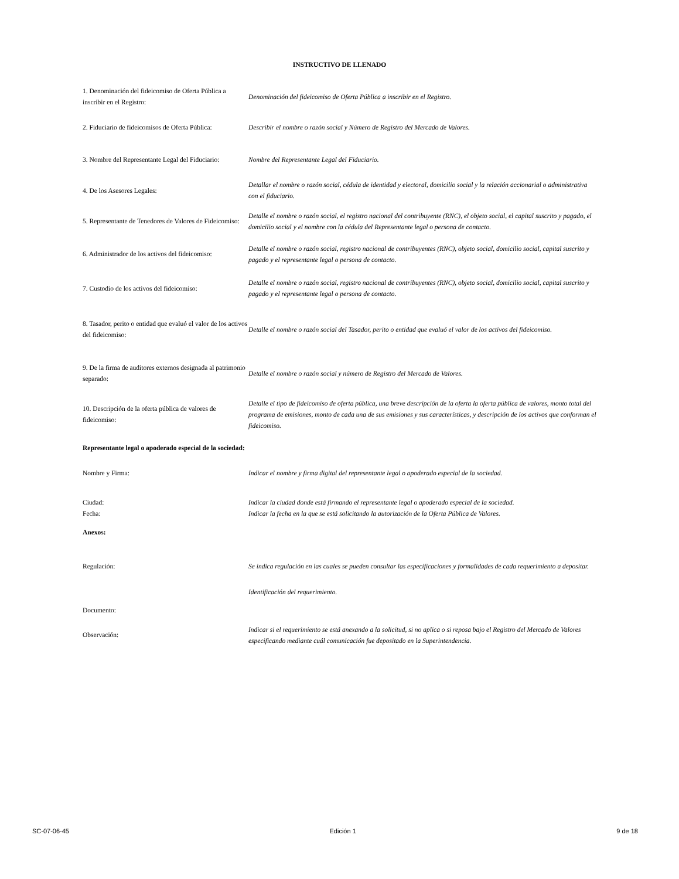INSTRUCTIVO DE LLENADO
| 1. Denominación del fideicomiso de Oferta Pública a inscribir en el Registro: | Denominación del fideicomiso de Oferta Pública a inscribir en el Registro. |
| 2. Fiduciario de fideicomisos de Oferta Pública: | Describir el nombre o razón social y Número de Registro del Mercado de Valores. |
| 3. Nombre del Representante Legal del Fiduciario: | Nombre del Representante Legal del Fiduciario. |
| 4. De los Asesores Legales: | Detallar el nombre o razón social, cédula de identidad y electoral, domicilio social y la relación accionarial o administrativa con el fiduciario. |
| 5. Representante de Tenedores de Valores de Fideicomiso: | Detalle el nombre o razón social, el registro nacional del contribuyente (RNC), el objeto social, el capital suscrito y pagado, el domicilio social y el nombre con la cédula del Representante legal o persona de contacto. |
| 6. Administrador de los activos del fideicomiso: | Detalle el nombre o razón social, registro nacional de contribuyentes (RNC), objeto social, domicilio social, capital suscrito y pagado y el representante legal o persona de contacto. |
| 7. Custodio de los activos del fideicomiso: | Detalle el nombre o razón social, registro nacional de contribuyentes (RNC), objeto social, domicilio social, capital suscrito y pagado y el representante legal o persona de contacto. |
| 8. Tasador, perito o entidad que evaluó el valor de los activos del fideicomiso: | Detalle el nombre o razón social del Tasador, perito o entidad que evaluó el valor de los activos del fideicomiso. |
| 9. De la firma de auditores externos designada al patrimonio separado: | Detalle el nombre o razón social y número de Registro del Mercado de Valores. |
| 10. Descripción de la oferta pública de valores de fideicomiso: | Detalle el tipo de fideicomiso de oferta pública, una breve descripción de la oferta la oferta pública de valores, monto total del programa de emisiones, monto de cada una de sus emisiones y sus características, y descripción de los activos que conforman el fideicomiso. |
| Representante legal o apoderado especial de la sociedad: | |
| Nombre y Firma: | Indicar el nombre y firma digital del representante legal o apoderado especial de la sociedad. |
| Ciudad: | Indicar la ciudad donde está firmando el representante legal o apoderado especial de la sociedad. |
| Fecha: | Indicar la fecha en la que se está solicitando la autorización de la Oferta Pública de Valores. |
| Anexos: | |
| Regulación: | Se indica regulación en las cuales se pueden consultar las especificaciones y formalidades de cada requerimiento a depositar. |
| Documento: | Identificación del requerimiento. |
| Observación: | Indicar si el requerimiento se está anexando a la solicitud, si no aplica o si reposa bajo el Registro del Mercado de Valores especificando mediante cuál comunicación fue depositado en la Superintendencia. |
SC-07-06-45 Edición 1 9 de 18